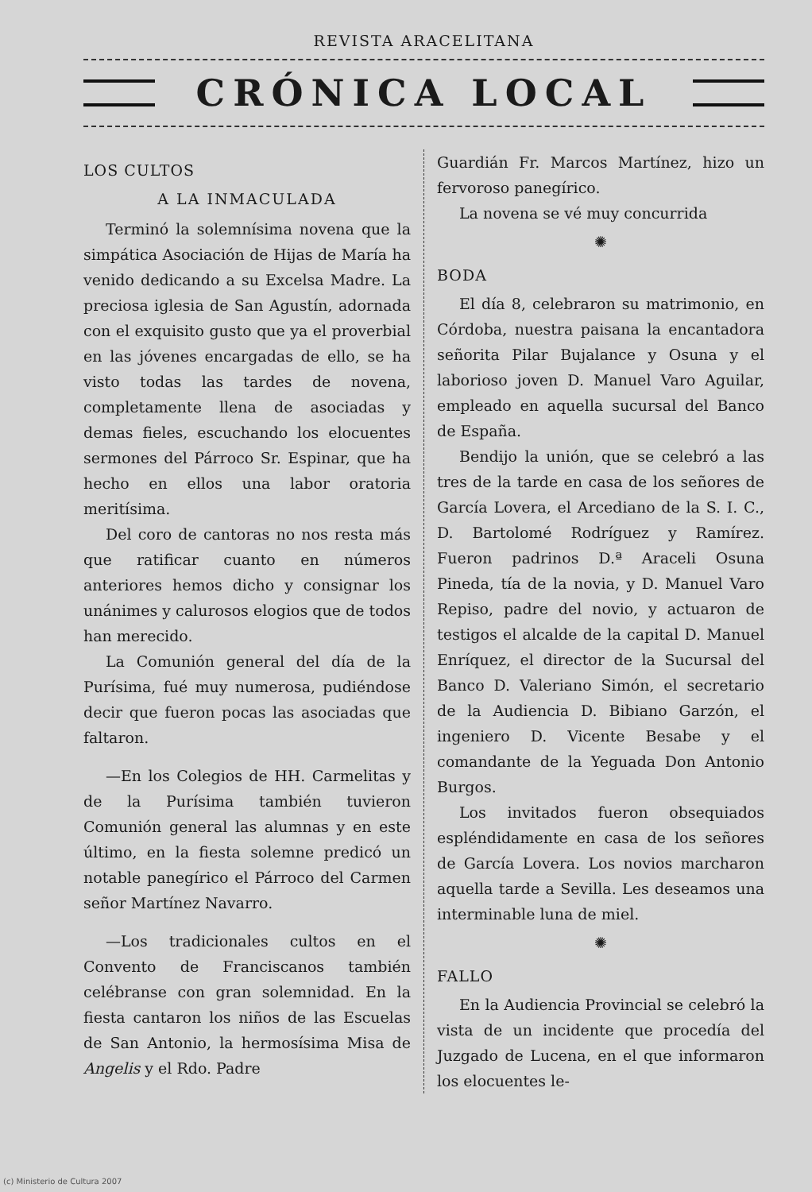REVISTA ARACELITANA
CRÓNICA LOCAL
LOS CULTOS
A LA INMACULADA
Terminó la solemnísima novena que la simpática Asociación de Hijas de María ha venido dedicando a su Excelsa Madre. La preciosa iglesia de San Agustín, adornada con el exquisito gusto que ya el proverbial en las jóvenes encargadas de ello, se ha visto todas las tardes de novena, completamente llena de asociadas y demas fieles, escuchando los elocuentes sermones del Párroco Sr. Espinar, que ha hecho en ellos una labor oratoria meritísima.
Del coro de cantoras no nos resta más que ratificar cuanto en números anteriores hemos dicho y consignar los unánimes y calurosos elogios que de todos han merecido.
La Comunión general del día de la Purísima, fué muy numerosa, pudiéndose decir que fueron pocas las asociadas que faltaron.
—En los Colegios de HH. Carmelitas y de la Purísima también tuvieron Comunión general las alumnas y en este último, en la fiesta solemne predicó un notable panegírico el Párroco del Carmen señor Martínez Navarro.
—Los tradicionales cultos en el Convento de Franciscanos también celébranse con gran solemnidad. En la fiesta cantaron los niños de las Escuelas de San Antonio, la hermosísima Misa de Angelis y el Rdo. Padre
Guardián Fr. Marcos Martínez, hizo un fervoroso panegírico.
La novena se vé muy concurrida
✺
BODA
El día 8, celebraron su matrimonio, en Córdoba, nuestra paisana la encantadora señorita Pilar Bujalance y Osuna y el laborioso joven D. Manuel Varo Aguilar, empleado en aquella sucursal del Banco de España.
Bendijo la unión, que se celebró a las tres de la tarde en casa de los señores de García Lovera, el Arcediano de la S. I. C., D. Bartolomé Rodríguez y Ramírez. Fueron padrinos D.ª Araceli Osuna Pineda, tía de la novia, y D. Manuel Varo Repiso, padre del novio, y actuaron de testigos el alcalde de la capital D. Manuel Enríquez, el director de la Sucursal del Banco D. Valeriano Simón, el secretario de la Audiencia D. Bibiano Garzón, el ingeniero D. Vicente Besabe y el comandante de la Yeguada Don Antonio Burgos.
Los invitados fueron obsequiados espléndidamente en casa de los señores de García Lovera. Los novios marcharon aquella tarde a Sevilla. Les deseamos una interminable luna de miel.
✺
FALLO
En la Audiencia Provincial se celebró la vista de un incidente que procedía del Juzgado de Lucena, en el que informaron los elocuentes le-
(c) Ministerio de Cultura 2007